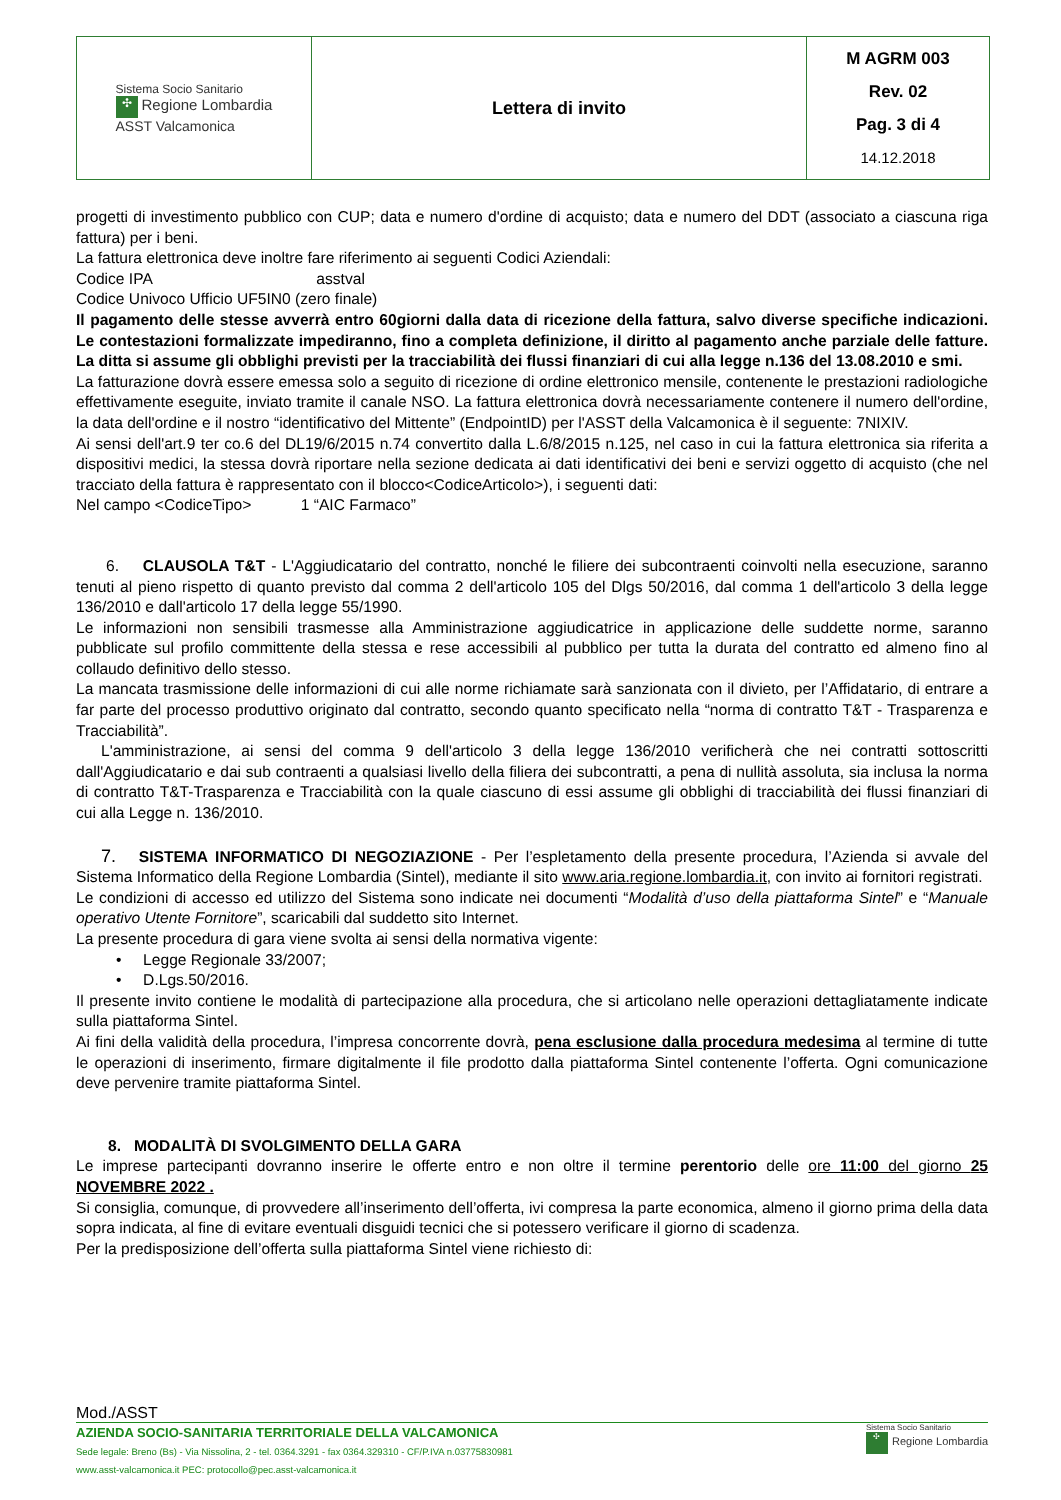| Sistema Socio Sanitario ✣ Regione Lombardia ASST Valcamonica | Lettera di invito | M AGRM 003 Rev. 02 Pag. 3 di 4 14.12.2018 |
progetti di investimento pubblico con CUP; data e numero d'ordine di acquisto; data e numero del DDT (associato a ciascuna riga fattura) per i beni.
La fattura elettronica deve inoltre fare riferimento ai seguenti Codici Aziendali:
Codice IPA asstval
Codice Univoco Ufficio UF5IN0 (zero finale)
Il pagamento delle stesse avverrà entro 60giorni dalla data di ricezione della fattura, salvo diverse specifiche indicazioni. Le contestazioni formalizzate impediranno, fino a completa definizione, il diritto al pagamento anche parziale delle fatture. La ditta si assume gli obblighi previsti per la tracciabilità dei flussi finanziari di cui alla legge n.136 del 13.08.2010 e smi.
La fatturazione dovrà essere emessa solo a seguito di ricezione di ordine elettronico mensile, contenente le prestazioni radiologiche effettivamente eseguite, inviato tramite il canale NSO. La fattura elettronica dovrà necessariamente contenere il numero dell'ordine, la data dell'ordine e il nostro “identificativo del Mittente” (EndpointID) per l'ASST della Valcamonica è il seguente: 7NIXIV.
Ai sensi dell'art.9 ter co.6 del DL19/6/2015 n.74 convertito dalla L.6/8/2015 n.125, nel caso in cui la fattura elettronica sia riferita a dispositivi medici, la stessa dovrà riportare nella sezione dedicata ai dati identificativi dei beni e servizi oggetto di acquisto (che nel tracciato della fattura è rappresentato con il blocco<CodiceArticolo>), i seguenti dati:
Nel campo <CodiceTipo> 1 “AIC Farmaco”
6. CLAUSOLA T&T - L'Aggiudicatario del contratto, nonché le filiere dei subcontraenti coinvolti nella esecuzione, saranno tenuti al pieno rispetto di quanto previsto dal comma 2 dell'articolo 105 del Dlgs 50/2016, dal comma 1 dell'articolo 3 della legge 136/2010 e dall'articolo 17 della legge 55/1990.
Le informazioni non sensibili trasmesse alla Amministrazione aggiudicatrice in applicazione delle suddette norme, saranno pubblicate sul profilo committente della stessa e rese accessibili al pubblico per tutta la durata del contratto ed almeno fino al collaudo definitivo dello stesso.
La mancata trasmissione delle informazioni di cui alle norme richiamate sarà sanzionata con il divieto, per l’Affidatario, di entrare a far parte del processo produttivo originato dal contratto, secondo quanto specificato nella “norma di contratto T&T - Trasparenza e Tracciabilità”.
L'amministrazione, ai sensi del comma 9 dell'articolo 3 della legge 136/2010 verificherà che nei contratti sottoscritti dall'Aggiudicatario e dai sub contraenti a qualsiasi livello della filiera dei subcontratti, a pena di nullità assoluta, sia inclusa la norma di contratto T&T-Trasparenza e Tracciabilità con la quale ciascuno di essi assume gli obblighi di tracciabilità dei flussi finanziari di cui alla Legge n. 136/2010.
7. SISTEMA INFORMATICO DI NEGOZIAZIONE - Per l’espletamento della presente procedura, l’Azienda si avvale del Sistema Informatico della Regione Lombardia (Sintel), mediante il sito www.aria.regione.lombardia.it, con invito ai fornitori registrati.
Le condizioni di accesso ed utilizzo del Sistema sono indicate nei documenti “Modalità d’uso della piattaforma Sintel” e “Manuale operativo Utente Fornitore”, scaricabili dal suddetto sito Internet.
La presente procedura di gara viene svolta ai sensi della normativa vigente:
• Legge Regionale 33/2007;
• D.Lgs.50/2016.
Il presente invito contiene le modalità di partecipazione alla procedura, che si articolano nelle operazioni dettagliatamente indicate sulla piattaforma Sintel.
Ai fini della validità della procedura, l’impresa concorrente dovrà, pena esclusione dalla procedura medesima al termine di tutte le operazioni di inserimento, firmare digitalmente il file prodotto dalla piattaforma Sintel contenente l’offerta. Ogni comunicazione deve pervenire tramite piattaforma Sintel.
8. MODALITÀ DI SVOLGIMENTO DELLA GARA
Le imprese partecipanti dovranno inserire le offerte entro e non oltre il termine perentorio delle ore 11:00 del giorno 25 NOVEMBRE 2022 .
Si consiglia, comunque, di provvedere all’inserimento dell’offerta, ivi compresa la parte economica, almeno il giorno prima della data sopra indicata, al fine di evitare eventuali disguidi tecnici che si potessero verificare il giorno di scadenza.
Per la predisposizione dell’offerta sulla piattaforma Sintel viene richiesto di:
Mod./ASST
AZIENDA SOCIO-SANITARIA TERRITORIALE DELLA VALCAMONICA
Sede legale: Breno (Bs) - Via Nissolina, 2 - tel. 0364.3291 - fax 0364.329310 - CF/P.IVA n.03775830981
www.asst-valcamonica.it PEC: protocollo@pec.asst-valcamonica.it
Sistema Socio Sanitario
✣ Regione Lombardia